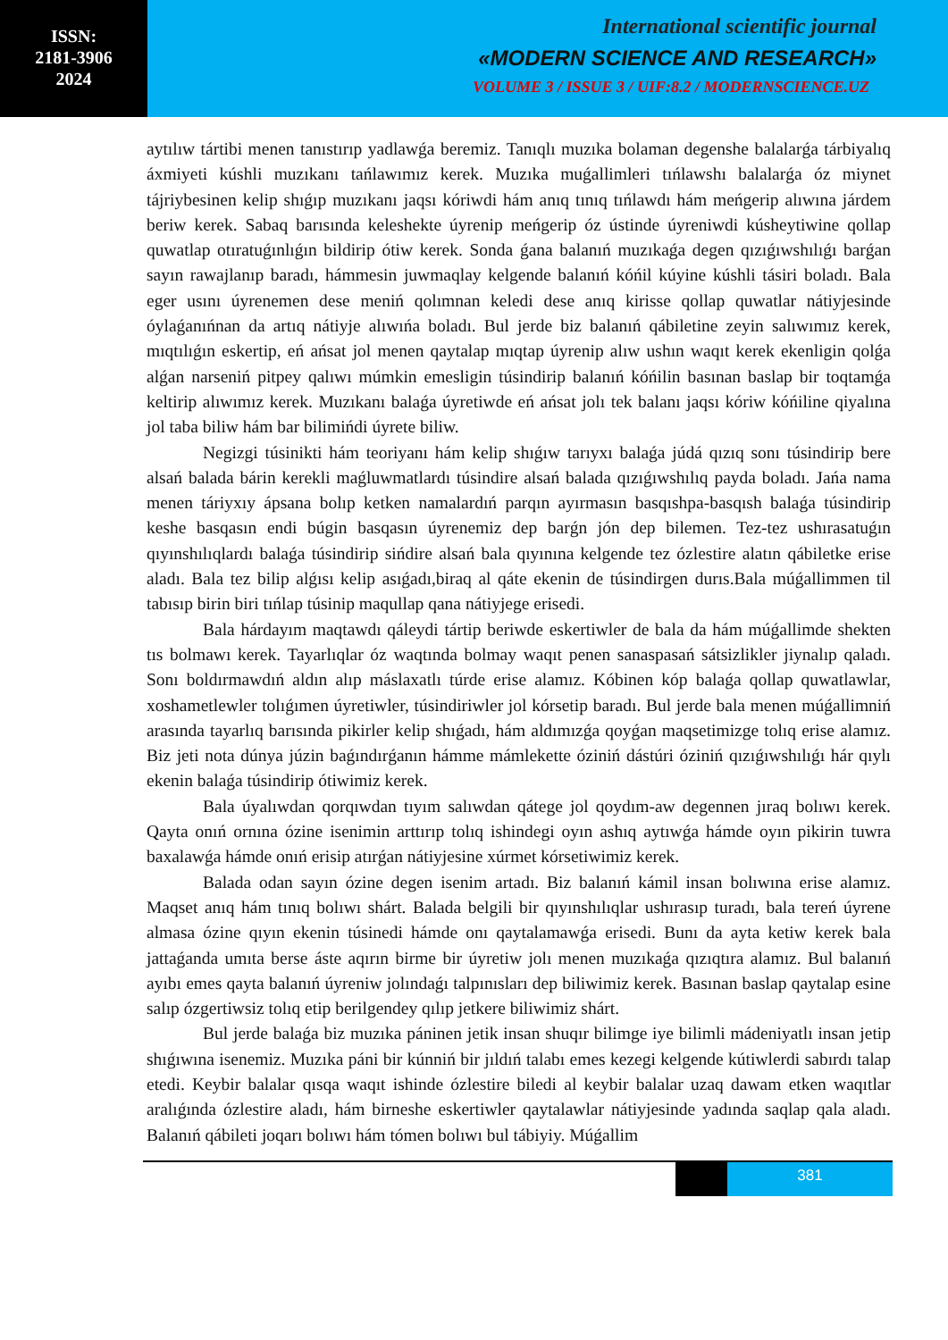ISSN:
2181-3906
2024
International scientific journal
«MODERN SCIENCE AND RESEARCH»
VOLUME 3 / ISSUE 3 / UIF:8.2 / MODERNSCIENCE.UZ
aytılıw tártibi menen tanıstırıp yadlawǵa beremiz. Tanıqlı muzıka bolaman degenshe balalarǵa tárbiyalıq áxmiyeti kúshli muzıkanı tańlawımız kerek. Muzıka muǵallimleri tıńlawshı balalarǵa óz miynet tájriybesinen kelip shıǵıp muzıkanı jaqsı kóriwdi hám anıq tınıq tıńlawdı hám meńgerip alıwına járdem beriw kerek. Sabaq barısında keleshekte úyrenip meńgerip óz ústinde úyreniwdi kúsheytiwine qollap quwatlap otıratuǵınlıǵın bildirip ótiw kerek. Sonda ǵana balanıń muzıkaǵa degen qızıǵıwshılıǵı barǵan sayın rawajlanıp baradı, hámmesin juwmaqlay kelgende balanıń kóńil kúyine kúshli tásiri boladı. Bala eger usını úyrenemen dese meniń qolımnan keledi dese anıq kirisse qollap quwatlar nátiyjesinde óylaǵanıńnan da artıq nátiyje alıwıńa boladı. Bul jerde biz balanıń qábiletine zeyin salıwımız kerek, mıqtılıǵın eskertip, eń ańsat jol menen qaytalap mıqtap úyrenip alıw ushın waqıt kerek ekenligin qolǵa alǵan narseniń pitpey qalıwı múmkin emesligin túsindirip balanıń kóńilin basınan baslap bir toqtamǵa keltirip alıwımız kerek. Muzıkanı balaǵa úyretiwde eń ańsat jolı tek balanı jaqsı kóriw kóńiline qiyalına jol taba biliw hám bar bilimińdi úyrete biliw.
Negizgi túsinikti hám teoriyanı hám kelip shıǵıw tarıyxı balaǵa júdá qızıq sonı túsindirip bere alsań balada bárin kerekli maǵluwmatlardı túsindire alsań balada qızıǵıwshılıq payda boladı. Jańa nama menen táriyxıy ápsana bolıp ketken namalardıń parqın ayırmasın basqıshpa-basqısh balaǵa túsindirip keshe basqasın endi búgin basqasın úyrenemiz dep barǵn jón dep bilemen. Tez-tez ushırasatuǵın qıyınshılıqlardı balaǵa túsindirip sińdire alsań bala qıyınına kelgende tez ózlestire alatın qábiletke erise aladı. Bala tez bilip alǵısı kelip asıǵadı,biraq al qáte ekenin de túsindirgen durıs.Bala múǵallimmen til tabısıp birin biri tıńlap túsinip maqullap qana nátiyjege erisedi.
Bala hárdayım maqtawdı qáleydi tártip beriwde eskertiwler de bala da hám múǵallimde shekten tıs bolmawı kerek. Tayarlıqlar óz waqtında bolmay waqıt penen sanaspasań sátsizlikler jiynalıp qaladı. Sonı boldırmawdıń aldın alıp máslaxatlı túrde erise alamız. Kóbinen kóp balaǵa qollap quwatlawlar, xoshametlewler tolıǵımen úyretiwler, túsindiriwler jol kórsetip baradı. Bul jerde bala menen múǵallimniń arasında tayarlıq barısında pikirler kelip shıǵadı, hám aldımızǵa qoyǵan maqsetimizge tolıq erise alamız. Biz jeti nota dúnya júzin baǵındırǵanın hámme mámlekette óziniń dástúri óziniń qızıǵıwshılıǵı hár qıylı ekenin balaǵa túsindirip ótiwimiz kerek.
Bala úyalıwdan qorqıwdan tıyım salıwdan qátege jol qoydım-aw degennen jıraq bolıwı kerek. Qayta onıń ornına ózine isenimin arttırıp tolıq ishindegi oyın ashıq aytıwǵa hámde oyın pikirin tuwra baxalawǵa hámde onıń erisip atırǵan nátiyjesine xúrmet kórsetiwimiz kerek.
Balada odan sayın ózine degen isenim artadı. Biz balanıń kámil insan bolıwına erise alamız. Maqset anıq hám tınıq bolıwı shárt. Balada belgili bir qıyınshılıqlar ushırasıp turadı, bala tereń úyrene almasa ózine qıyın ekenin túsinedi hámde onı qaytalamawǵa erisedi. Bunı da ayta ketiw kerek bala jattaǵanda umıta berse áste aqırın birme bir úyretiw jolı menen muzıkaǵa qızıqtıra alamız. Bul balanıń ayıbı emes qayta balanıń úyreniw jolındaǵı talpınısları dep biliwimiz kerek. Basınan baslap qaytalap esine salıp ózgertiwsiz tolıq etip berilgendey qılıp jetkere biliwimiz shárt.
Bul jerde balaǵa biz muzıka páninen jetik insan shuqır bilimge iye bilimli mádeniyatlı insan jetip shıǵıwına isenemiz. Muzıka páni bir kúnniń bir jıldıń talabı emes kezegi kelgende kútiwlerdi sabırdı talap etedi. Keybir balalar qısqa waqıt ishinde ózlestire biledi al keybir balalar uzaq dawam etken waqıtlar aralıǵında ózlestire aladı, hám birneshe eskertiwler qaytalawlar nátiyjesinde yadında saqlap qala aladı. Balanıń qábileti joqarı bolıwı hám tómen bolıwı bul tábiyiy. Múǵallim
381